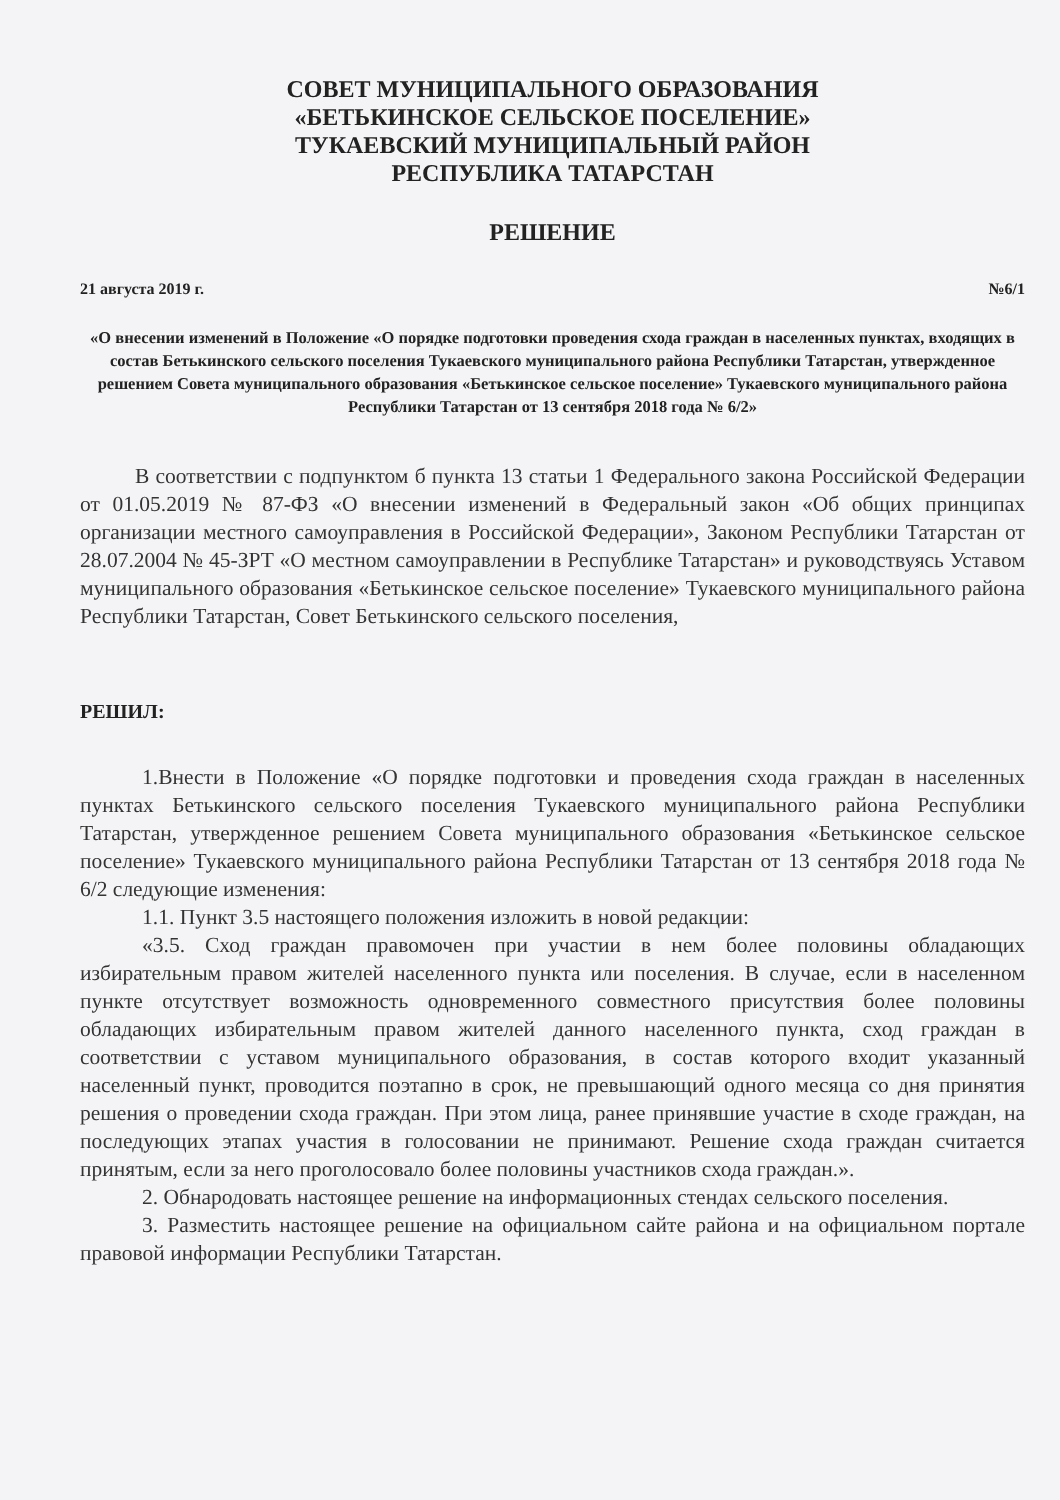СОВЕТ МУНИЦИПАЛЬНОГО ОБРАЗОВАНИЯ
«БЕТЬКИНСКОЕ СЕЛЬСКОЕ ПОСЕЛЕНИЕ»
ТУКАЕВСКИЙ МУНИЦИПАЛЬНЫЙ РАЙОН
РЕСПУБЛИКА ТАТАРСТАН
РЕШЕНИЕ
21 августа 2019 г. №6/1
«О внесении изменений в Положение «О порядке подготовки проведения схода граждан в населенных пунктах, входящих в состав Бетькинского сельского поселения Тукаевского муниципального района Республики Татарстан, утвержденное решением Совета муниципального образования «Бетькинское сельское поселение» Тукаевского муниципального района Республики Татарстан от 13 сентября 2018 года № 6/2»
В соответствии с подпунктом б пункта 13 статьи 1 Федерального закона Российской Федерации от 01.05.2019 № 87-ФЗ «О внесении изменений в Федеральный закон «Об общих принципах организации местного самоуправления в Российской Федерации», Законом Республики Татарстан от 28.07.2004 № 45-ЗРТ «О местном самоуправлении в Республике Татарстан» и руководствуясь Уставом муниципального образования «Бетькинское сельское поселение» Тукаевского муниципального района Республики Татарстан, Совет Бетькинского сельского поселения,
РЕШИЛ:
1.Внести в Положение «О порядке подготовки и проведения схода граждан в населенных пунктах Бетькинского сельского поселения Тукаевского муниципального района Республики Татарстан, утвержденное решением Совета муниципального образования «Бетькинское сельское поселение» Тукаевского муниципального района Республики Татарстан от 13 сентября 2018 года № 6/2 следующие изменения:
1.1. Пункт 3.5 настоящего положения изложить в новой редакции:
«3.5. Сход граждан правомочен при участии в нем более половины обладающих избирательным правом жителей населенного пункта или поселения. В случае, если в населенном пункте отсутствует возможность одновременного совместного присутствия более половины обладающих избирательным правом жителей данного населенного пункта, сход граждан в соответствии с уставом муниципального образования, в состав которого входит указанный населенный пункт, проводится поэтапно в срок, не превышающий одного месяца со дня принятия решения о проведении схода граждан. При этом лица, ранее принявшие участие в сходе граждан, на последующих этапах участия в голосовании не принимают. Решение схода граждан считается принятым, если за него проголосовало более половины участников схода граждан.».
2. Обнародовать настоящее решение на информационных стендах сельского поселения.
3. Разместить настоящее решение на официальном сайте района и на официальном портале правовой информации Республики Татарстан.